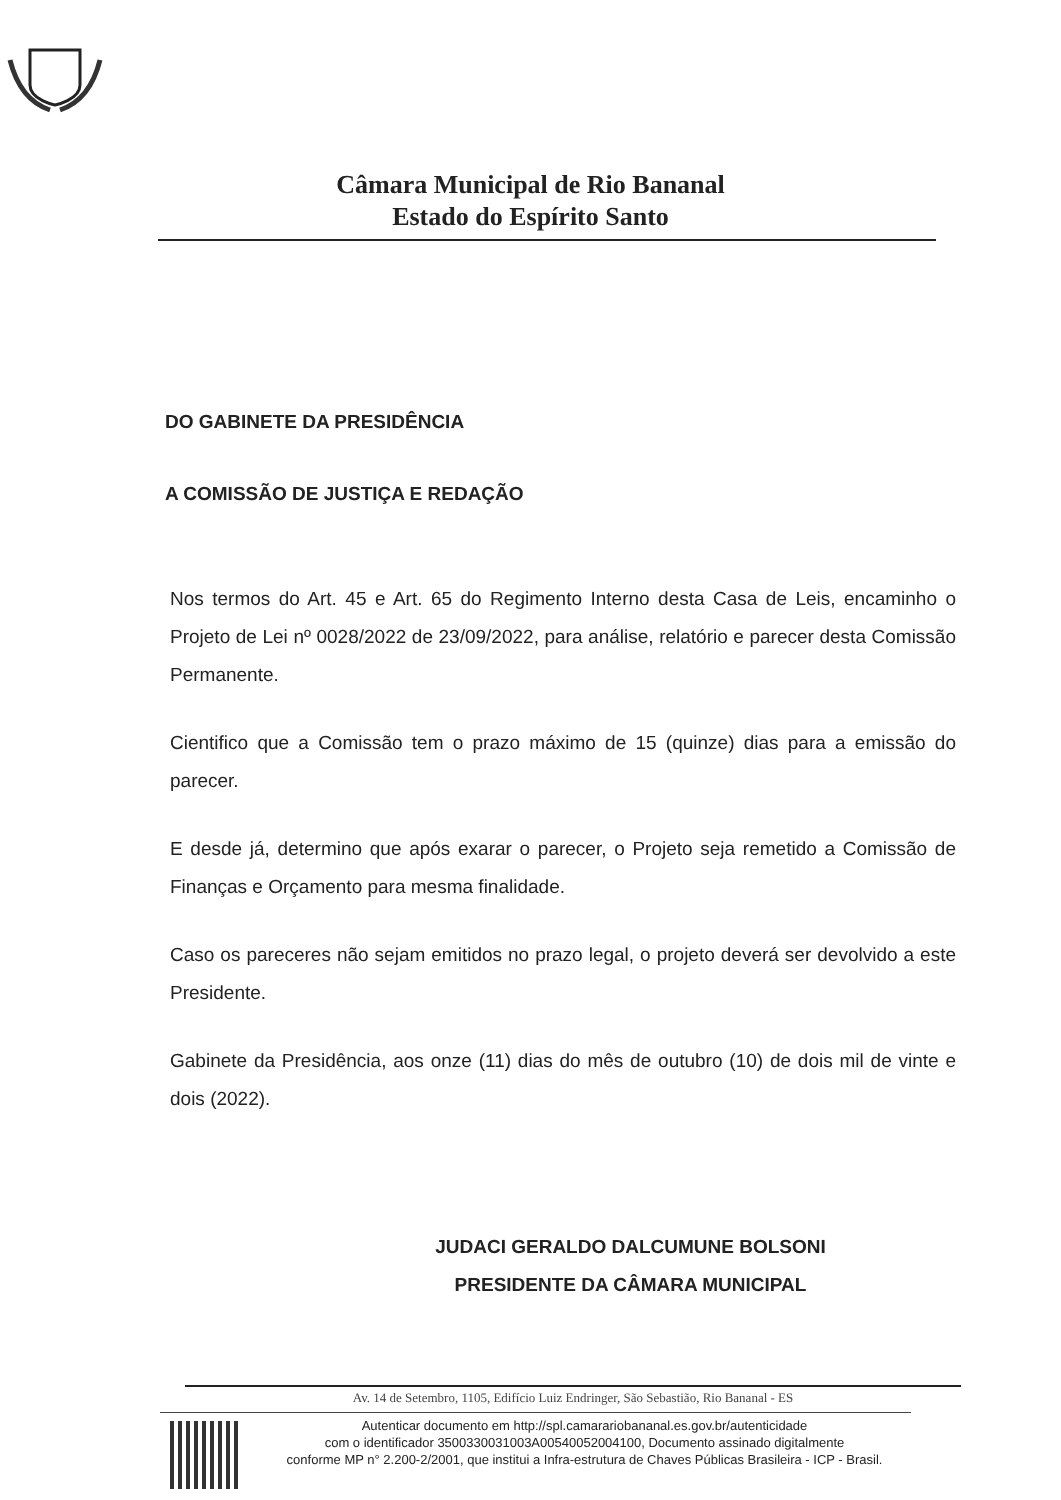Câmara Municipal de Rio Bananal
Estado do Espírito Santo
DO GABINETE DA PRESIDÊNCIA
A COMISSÃO DE JUSTIÇA E REDAÇÃO
Nos termos do Art. 45 e Art. 65 do Regimento Interno desta Casa de Leis, encaminho o Projeto de Lei nº 0028/2022 de 23/09/2022, para análise, relatório e parecer desta Comissão Permanente.
Cientifico que a Comissão tem o prazo máximo de 15 (quinze) dias para a emissão do parecer.
E desde já, determino que após exarar o parecer, o Projeto seja remetido a Comissão de Finanças e Orçamento para mesma finalidade.
Caso os pareceres não sejam emitidos no prazo legal, o projeto deverá ser devolvido a este Presidente.
Gabinete da Presidência, aos onze (11) dias do mês de outubro (10) de dois mil de vinte e dois (2022).
JUDACI GERALDO DALCUMUNE BOLSONI
PRESIDENTE DA CÂMARA MUNICIPAL
Av. 14 de Setembro, 1105, Edifício Luiz Endringer, São Sebastião, Rio Bananal - ES
Autenticar documento em http://spl.camarariobananal.es.gov.br/autenticidade
com o identificador 3500330031003A00540052004100, Documento assinado digitalmente
conforme MP n° 2.200-2/2001, que institui a Infra-estrutura de Chaves Públicas Brasileira - ICP - Brasil.